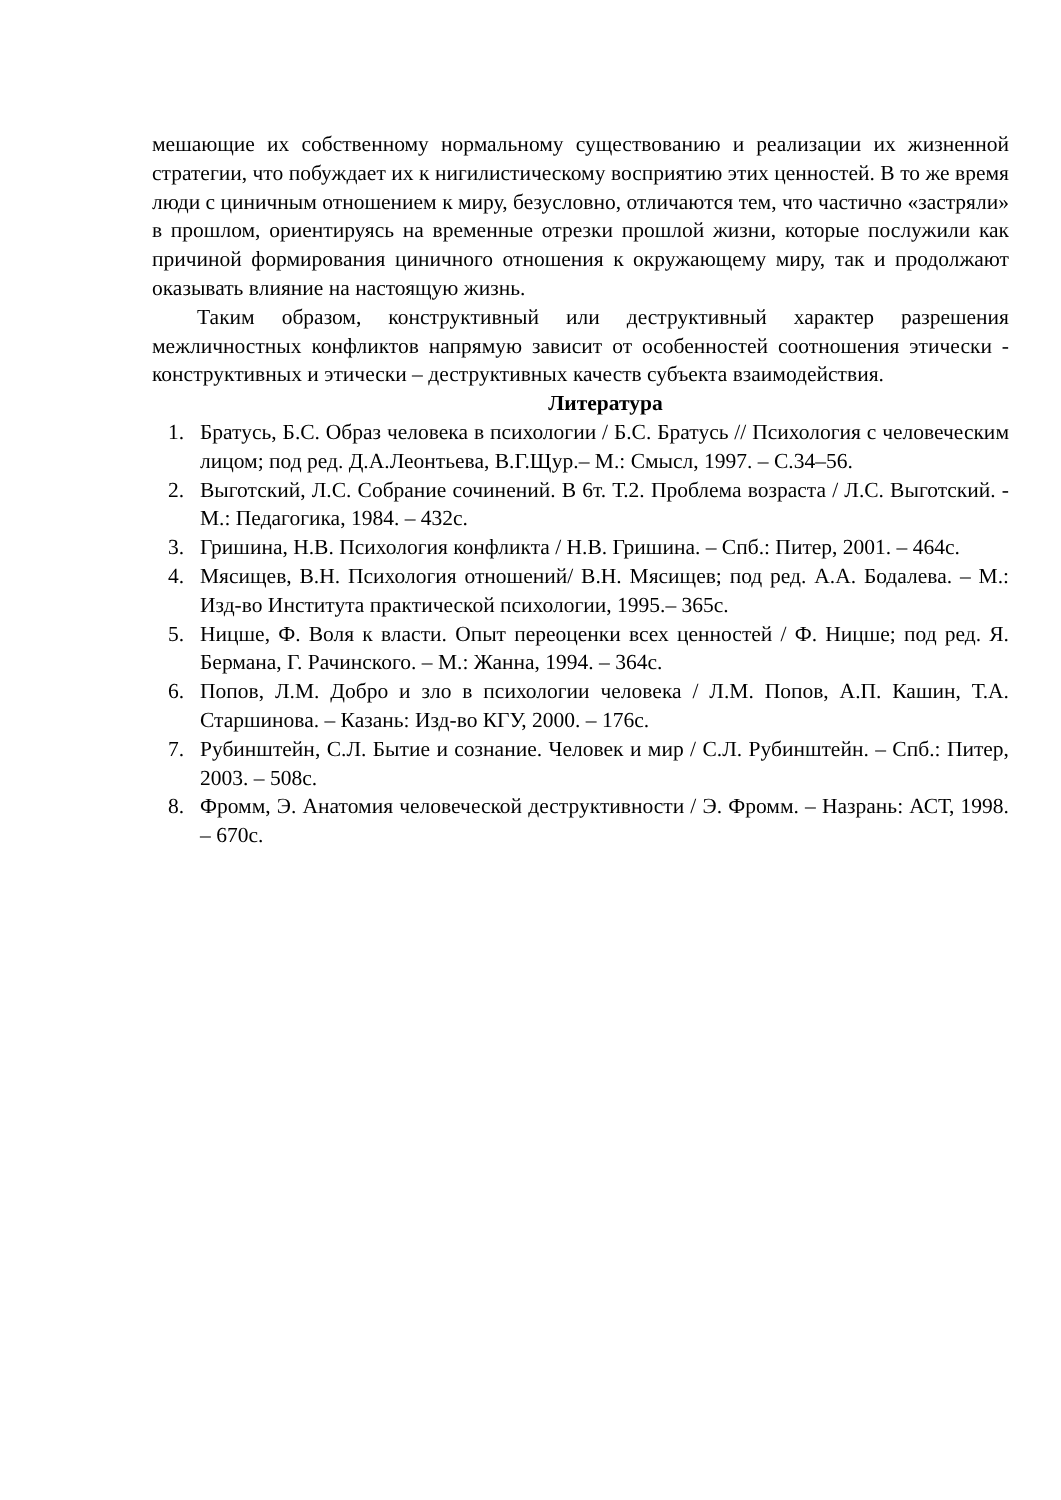мешающие их собственному нормальному существованию и реализации их жизненной стратегии, что побуждает их к нигилистическому восприятию этих ценностей. В то же время люди с циничным отношением к миру, безусловно, отличаются тем, что частично «застряли» в прошлом, ориентируясь на временные отрезки прошлой жизни, которые послужили как причиной формирования циничного отношения к окружающему миру, так и продолжают оказывать влияние на настоящую жизнь.
Таким образом, конструктивный или деструктивный характер разрешения межличностных конфликтов напрямую зависит от особенностей соотношения этически - конструктивных и этически – деструктивных качеств субъекта взаимодействия.
Литература
1. Братусь, Б.С. Образ человека в психологии / Б.С. Братусь // Психология с человеческим лицом; под ред. Д.А.Леонтьева, В.Г.Щур.– М.: Смысл, 1997. – С.34–56.
2. Выготский, Л.С. Собрание сочинений. В 6т. Т.2. Проблема возраста / Л.С. Выготский. - М.: Педагогика, 1984. – 432с.
3. Гришина, Н.В. Психология конфликта / Н.В. Гришина. – Спб.: Питер, 2001. – 464с.
4. Мясищев, В.Н. Психология отношений/ В.Н. Мясищев; под ред. А.А. Бодалева. – М.: Изд-во Института практической психологии, 1995.– 365с.
5. Ницше, Ф. Воля к власти. Опыт переоценки всех ценностей / Ф. Ницше; под ред. Я. Бермана, Г. Рачинского. – М.: Жанна, 1994. – 364с.
6. Попов, Л.М. Добро и зло в психологии человека / Л.М. Попов, А.П. Кашин, Т.А. Старшинова. – Казань: Изд-во КГУ, 2000. – 176с.
7. Рубинштейн, С.Л. Бытие и сознание. Человек и мир / С.Л. Рубинштейн. – Спб.: Питер, 2003. – 508с.
8. Фромм, Э. Анатомия человеческой деструктивности / Э. Фромм. – Назрань: АСТ, 1998. – 670с.